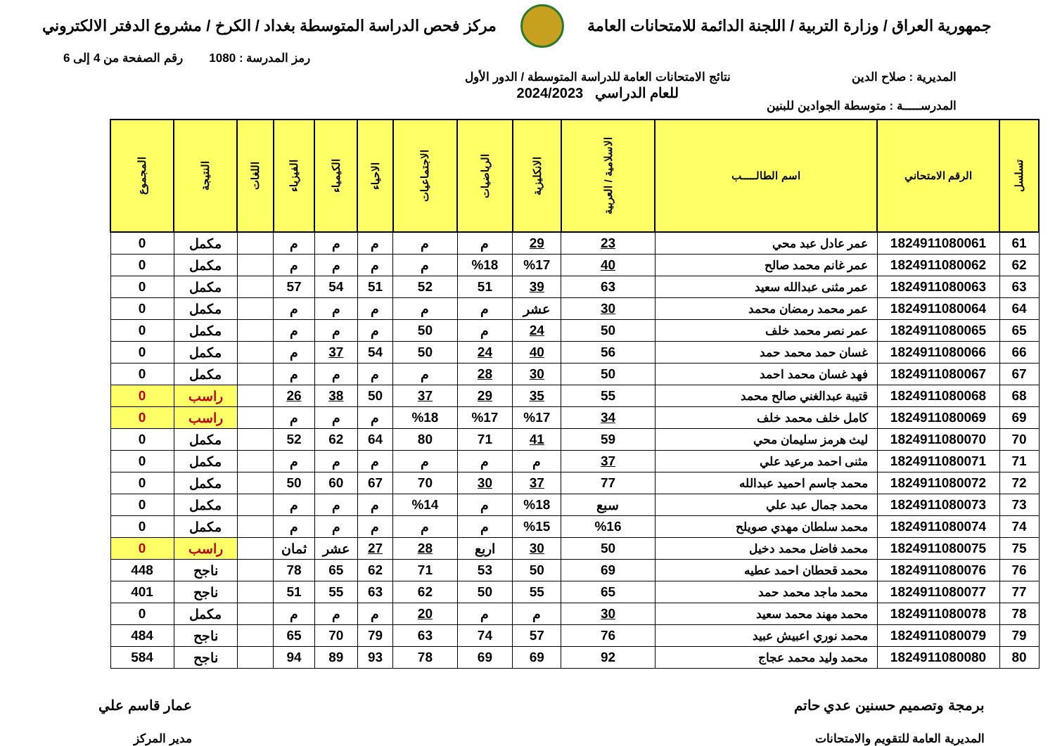جمهورية العراق / وزارة التربية / اللجنة الدائمة للامتحانات العامة
مركز فحص الدراسة المتوسطة بغداد / الكرخ / مشروع الدفتر الالكتروني
رمز المدرسة : 1080 رقم الصفحة من 4 إلى 6
المديرية : صلاح الدين
المدرســـــة : متوسطة الجوادين للبنين
نتائج الامتحانات العامة للدراسة المتوسطة / الدور الأول
للعام الدراسي 2024/2023
| تسلسل | الرقم الامتحاني | اسم الطالـــــب | الاسلامية / العربية | الانكليزية | الرياضيات | الاجتماعيات | الاحياء | الكيمياء | الفيزياء | اللغات | النتيجة | المجموع |
| --- | --- | --- | --- | --- | --- | --- | --- | --- | --- | --- | --- | --- |
| 61 | 1824911080061 | عمر عادل عبد محي | 23 | 29 | م | م | م | م | م | | مكمل | 0 |
| 62 | 1824911080062 | عمر غانم محمد صالح | 40 | %17 | %18 | م | م | م | م | | مكمل | 0 |
| 63 | 1824911080063 | عمر مثنى عبدالله سعيد | 63 | 39 | 51 | 52 | 51 | 54 | 57 | | مكمل | 0 |
| 64 | 1824911080064 | عمر محمد رمضان محمد | 30 | عشر | م | م | م | م | م | | مكمل | 0 |
| 65 | 1824911080065 | عمر نصر محمد خلف | 50 | 24 | م | 50 | م | م | م | | مكمل | 0 |
| 66 | 1824911080066 | غسان حمد محمد حمد | 56 | 40 | 24 | 50 | 54 | 37 | م | | مكمل | 0 |
| 67 | 1824911080067 | فهد غسان محمد احمد | 50 | 30 | 28 | م | م | م | م | | مكمل | 0 |
| 68 | 1824911080068 | قتيبة عبدالغني صالح محمد | 55 | 35 | 29 | 37 | 50 | 38 | 26 | | راسب | 0 |
| 69 | 1824911080069 | كامل خلف محمد خلف | 34 | %17 | %17 | %18 | م | م | م | | راسب | 0 |
| 70 | 1824911080070 | ليث هرمز سليمان محي | 59 | 41 | 71 | 80 | 64 | 62 | 52 | | مكمل | 0 |
| 71 | 1824911080071 | مثنى احمد مرعيد علي | 37 | م | م | م | م | م | م | | مكمل | 0 |
| 72 | 1824911080072 | محمد جاسم احميد عبدالله | 77 | 37 | 30 | 70 | 67 | 60 | 50 | | مكمل | 0 |
| 73 | 1824911080073 | محمد جمال عبد علي | سبع | %18 | م | %14 | م | م | م | | مكمل | 0 |
| 74 | 1824911080074 | محمد سلطان مهدي صويلح | %16 | %15 | م | م | م | م | م | | مكمل | 0 |
| 75 | 1824911080075 | محمد فاضل محمد دخيل | 50 | 30 | اربع | 28 | 27 | عشر | ثمان | | راسب | 0 |
| 76 | 1824911080076 | محمد قحطان احمد عطيه | 69 | 50 | 53 | 71 | 62 | 65 | 78 | | ناجح | 448 |
| 77 | 1824911080077 | محمد ماجد محمد حمد | 65 | 55 | 50 | 62 | 63 | 55 | 51 | | ناجح | 401 |
| 78 | 1824911080078 | محمد مهند محمد سعيد | 30 | م | م | 20 | م | م | م | | مكمل | 0 |
| 79 | 1824911080079 | محمد نوري اعبيش عبيد | 76 | 57 | 74 | 63 | 79 | 70 | 65 | | ناجح | 484 |
| 80 | 1824911080080 | محمد وليد محمد عجاج | 92 | 69 | 69 | 78 | 93 | 89 | 94 | | ناجح | 584 |
برمجة وتصميم حسنين عدي حاتم
المديرية العامة للتقويم والامتحانات
عمار قاسم علي
مدير المركز